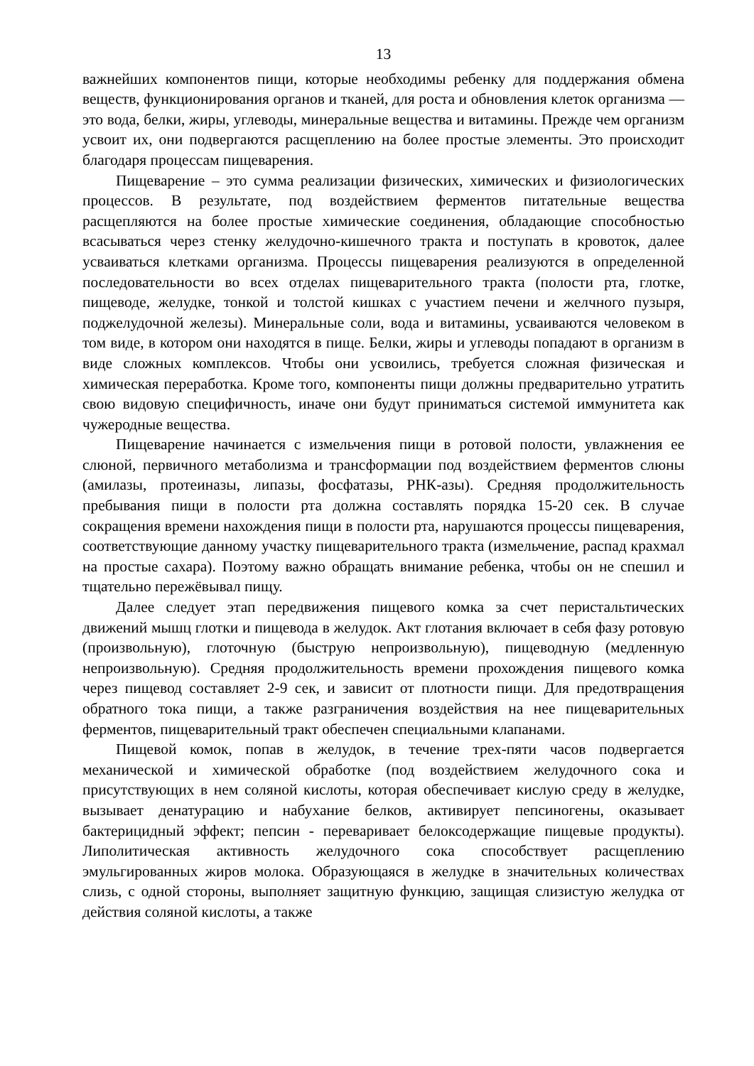13
важнейших компонентов пищи, которые необходимы ребенку для поддержания обмена веществ, функционирования органов и тканей, для роста и обновления клеток организма — это вода, белки, жиры, углеводы, минеральные вещества и витамины. Прежде чем организм усвоит их, они подвергаются расщеплению на более простые элементы. Это происходит благодаря процессам пищеварения.
Пищеварение – это сумма реализации физических, химических и физиологических процессов. В результате, под воздействием ферментов питательные вещества расщепляются на более простые химические соединения, обладающие способностью всасываться через стенку желудочно-кишечного тракта и поступать в кровоток, далее усваиваться клетками организма. Процессы пищеварения реализуются в определенной последовательности во всех отделах пищеварительного тракта (полости рта, глотке, пищеводе, желудке, тонкой и толстой кишках с участием печени и желчного пузыря, поджелудочной железы). Минеральные соли, вода и витамины, усваиваются человеком в том виде, в котором они находятся в пище. Белки, жиры и углеводы попадают в организм в виде сложных комплексов. Чтобы они усвоились, требуется сложная физическая и химическая переработка. Кроме того, компоненты пищи должны предварительно утратить свою видовую специфичность, иначе они будут приниматься системой иммунитета как чужеродные вещества.
Пищеварение начинается с измельчения пищи в ротовой полости, увлажнения ее слюной, первичного метаболизма и трансформации под воздействием ферментов слюны (амилазы, протеиназы, липазы, фосфатазы, РНК-азы). Средняя продолжительность пребывания пищи в полости рта должна составлять порядка 15-20 сек. В случае сокращения времени нахождения пищи в полости рта, нарушаются процессы пищеварения, соответствующие данному участку пищеварительного тракта (измельчение, распад крахмал на простые сахара). Поэтому важно обращать внимание ребенка, чтобы он не спешил и тщательно пережёвывал пищу.
Далее следует этап передвижения пищевого комка за счет перистальтических движений мышц глотки и пищевода в желудок. Акт глотания включает в себя фазу ротовую (произвольную), глоточную (быструю непроизвольную), пищеводную (медленную непроизвольную). Средняя продолжительность времени прохождения пищевого комка через пищевод составляет 2-9 сек, и зависит от плотности пищи. Для предотвращения обратного тока пищи, а также разграничения воздействия на нее пищеварительных ферментов, пищеварительный тракт обеспечен специальными клапанами.
Пищевой комок, попав в желудок, в течение трех-пяти часов подвергается механической и химической обработке (под воздействием желудочного сока и присутствующих в нем соляной кислоты, которая обеспечивает кислую среду в желудке, вызывает денатурацию и набухание белков, активирует пепсиногены, оказывает бактерицидный эффект; пепсин - переваривает белоксодержащие пищевые продукты). Липолитическая активность желудочного сока способствует расщеплению эмульгированных жиров молока. Образующаяся в желудке в значительных количествах слизь, с одной стороны, выполняет защитную функцию, защищая слизистую желудка от действия соляной кислоты, а также